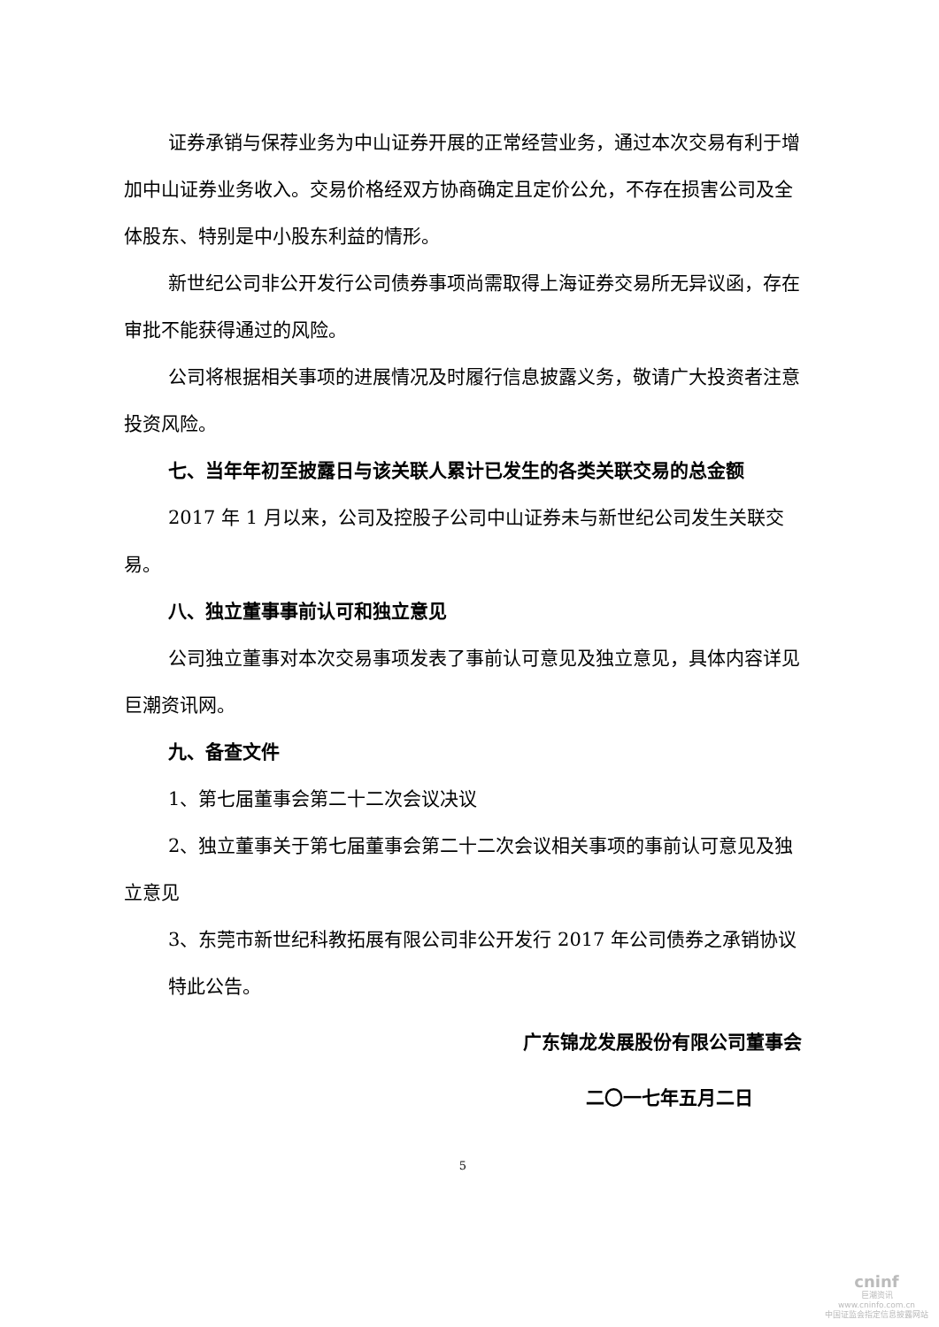证券承销与保荐业务为中山证券开展的正常经营业务，通过本次交易有利于增加中山证券业务收入。交易价格经双方协商确定且定价公允，不存在损害公司及全体股东、特别是中小股东利益的情形。
新世纪公司非公开发行公司债券事项尚需取得上海证券交易所无异议函，存在审批不能获得通过的风险。
公司将根据相关事项的进展情况及时履行信息披露义务，敬请广大投资者注意投资风险。
七、当年年初至披露日与该关联人累计已发生的各类关联交易的总金额
2017 年 1 月以来，公司及控股子公司中山证券未与新世纪公司发生关联交易。
八、独立董事事前认可和独立意见
公司独立董事对本次交易事项发表了事前认可意见及独立意见，具体内容详见巨潮资讯网。
九、备查文件
1、第七届董事会第二十二次会议决议
2、独立董事关于第七届董事会第二十二次会议相关事项的事前认可意见及独立意见
3、东莞市新世纪科教拓展有限公司非公开发行 2017 年公司债券之承销协议
特此公告。
广东锦龙发展股份有限公司董事会
二〇一七年五月二日
5
cninf
巨潮资讯
www.cninfo.com.cn
中国证监会指定信息披露网站